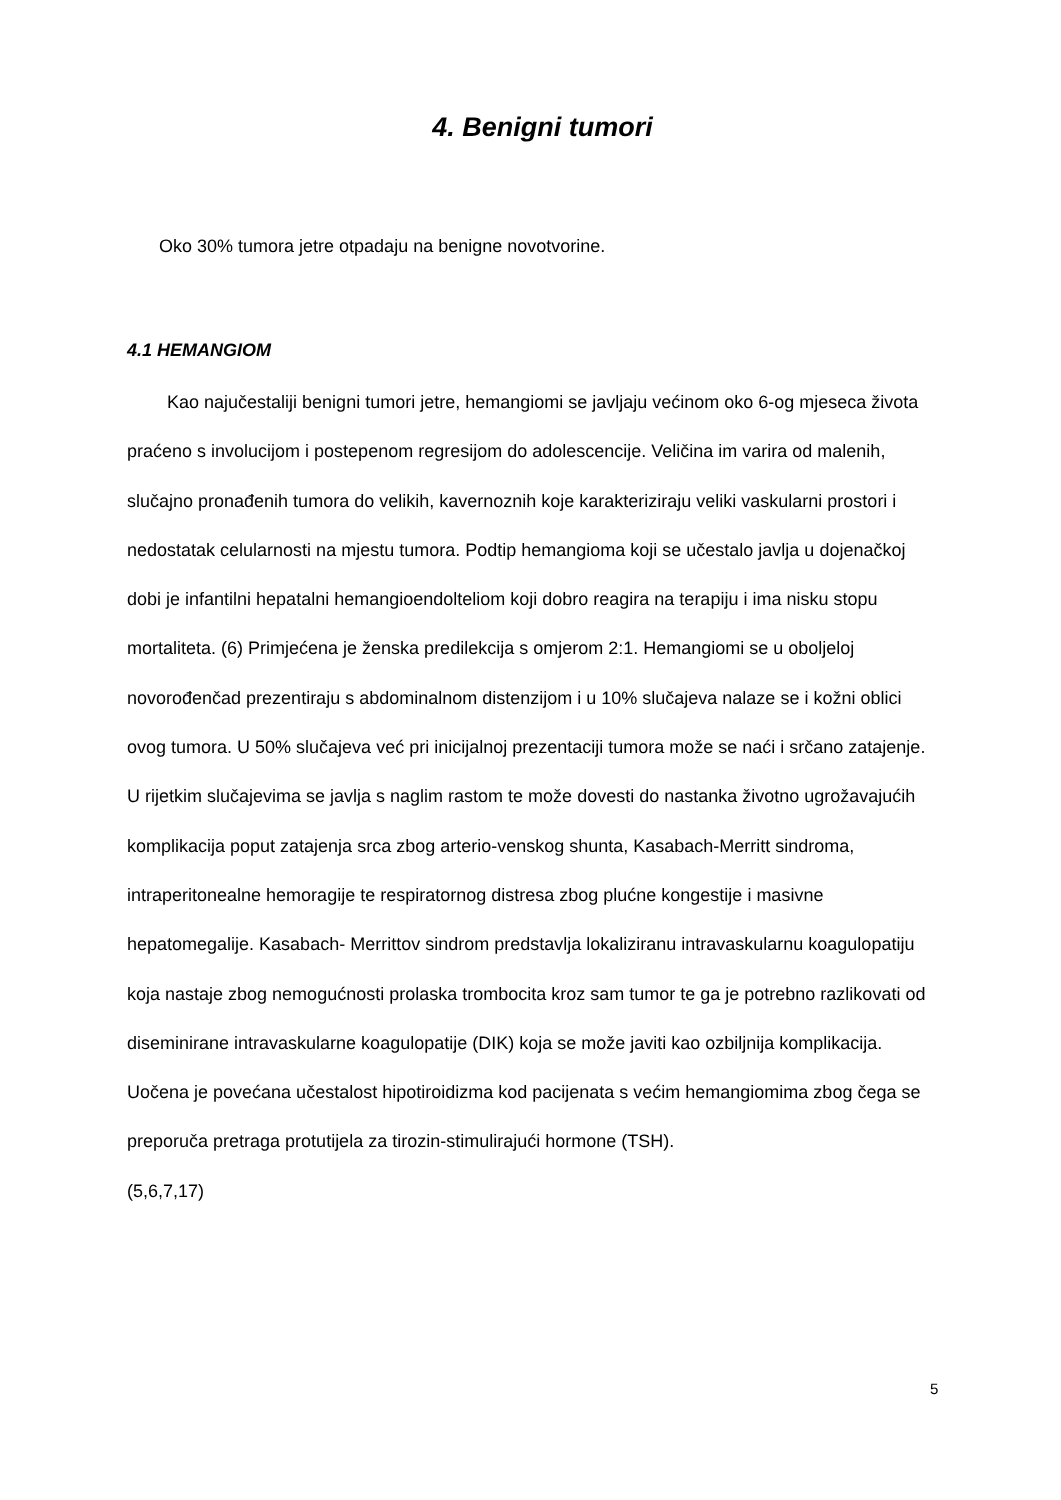4. Benigni tumori
Oko 30% tumora jetre otpadaju na benigne novotvorine.
4.1 HEMANGIOM
Kao najučestaliji benigni tumori jetre, hemangiomi se javljaju većinom oko 6-og mjeseca života praćeno s involucijom i postepenom regresijom do adolescencije. Veličina im varira od malenih, slučajno pronađenih tumora do velikih, kavernoznih koje karakteriziraju veliki vaskularni prostori i nedostatak celularnosti na mjestu tumora. Podtip hemangioma koji se učestalo javlja u dojenačkoj dobi je infantilni hepatalni hemangioendolteliom koji dobro reagira na terapiju i ima nisku stopu mortaliteta. (6) Primjećena je ženska predilekcija s omjerom 2:1. Hemangiomi se u oboljeloj novorođenčad prezentiraju s abdominalnom distenzijom i u 10% slučajeva nalaze se i kožni oblici ovog tumora. U 50% slučajeva već pri inicijalnoj prezentaciji tumora može se naći i srčano zatajenje. U rijetkim slučajevima se javlja s naglim rastom te može dovesti do nastanka životno ugrožavajućih komplikacija poput zatajenja srca zbog arterio-venskog shunta, Kasabach-Merritt sindroma, intraperitonealne hemoragije te respiratornog distresa zbog plućne kongestije i masivne hepatomegalije. Kasabach- Merrittov sindrom predstavlja lokaliziranu intravaskularnu koagulopatiju koja nastaje zbog nemogućnosti prolaska trombocita kroz sam tumor te ga je potrebno razlikovati od diseminirane intravaskularne koagulopatije (DIK) koja se može javiti kao ozbiljnija komplikacija. Uočena je povećana učestalost hipotiroidizma kod pacijenata s većim hemangiomima zbog čega se preporuča pretraga protutijela za tirozin-stimulirajući hormone (TSH).
(5,6,7,17)
5